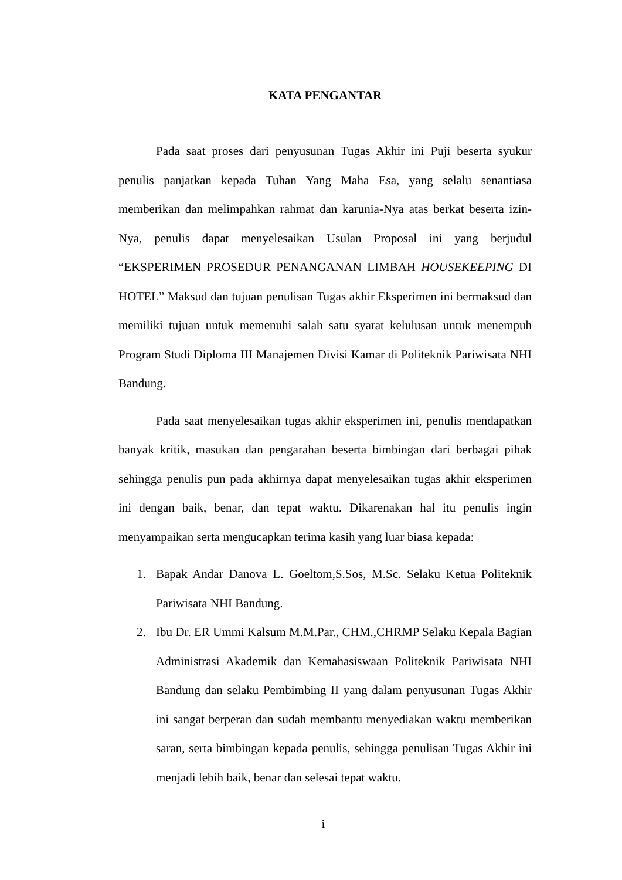KATA PENGANTAR
Pada saat proses dari penyusunan Tugas Akhir ini Puji beserta syukur penulis panjatkan kepada Tuhan Yang Maha Esa, yang selalu senantiasa memberikan dan melimpahkan rahmat dan karunia-Nya atas berkat beserta izin-Nya, penulis dapat menyelesaikan Usulan Proposal ini yang berjudul “EKSPERIMEN PROSEDUR PENANGANAN LIMBAH HOUSEKEEPING DI HOTEL” Maksud dan tujuan penulisan Tugas akhir Eksperimen ini bermaksud dan memiliki tujuan untuk memenuhi salah satu syarat kelulusan untuk menempuh Program Studi Diploma III Manajemen Divisi Kamar di Politeknik Pariwisata NHI Bandung.
Pada saat menyelesaikan tugas akhir eksperimen ini, penulis mendapatkan banyak kritik, masukan dan pengarahan beserta bimbingan dari berbagai pihak sehingga penulis pun pada akhirnya dapat menyelesaikan tugas akhir eksperimen ini dengan baik, benar, dan tepat waktu. Dikarenakan hal itu penulis ingin menyampaikan serta mengucapkan terima kasih yang luar biasa kepada:
1. Bapak Andar Danova L. Goeltom,S.Sos, M.Sc. Selaku Ketua Politeknik Pariwisata NHI Bandung.
2. Ibu Dr. ER Ummi Kalsum M.M.Par., CHM.,CHRMP Selaku Kepala Bagian Administrasi Akademik dan Kemahasiswaan Politeknik Pariwisata NHI Bandung dan selaku Pembimbing II yang dalam penyusunan Tugas Akhir ini sangat berperan dan sudah membantu menyediakan waktu memberikan saran, serta bimbingan kepada penulis, sehingga penulisan Tugas Akhir ini menjadi lebih baik, benar dan selesai tepat waktu.
i